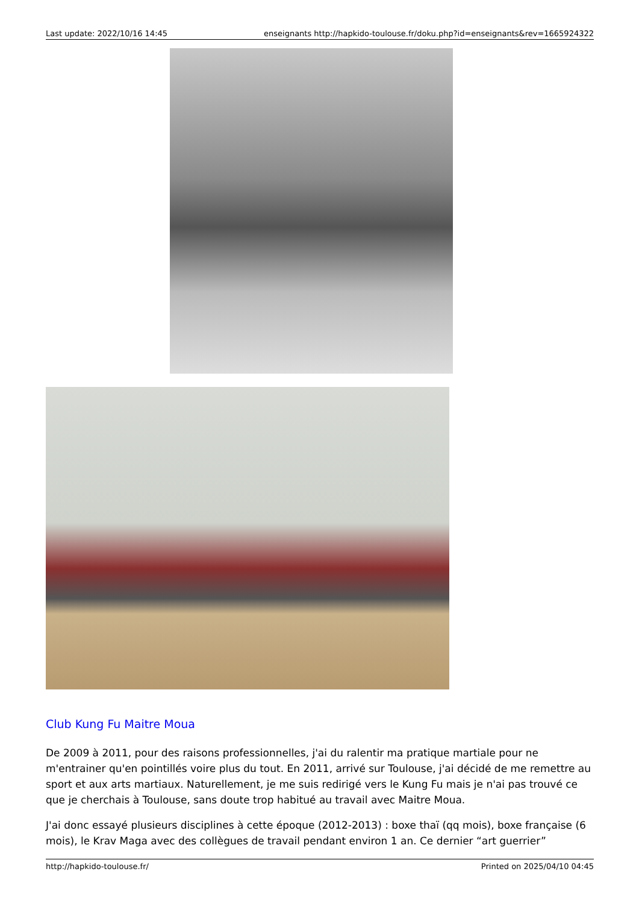Last update: 2022/10/16 14:45 enseignants http://hapkido-toulouse.fr/doku.php?id=enseignants&rev=1665924322
Club Kung Fu Maitre Moua
De 2009 à 2011, pour des raisons professionnelles, j'ai du ralentir ma pratique martiale pour ne m'entrainer qu'en pointillés voire plus du tout. En 2011, arrivé sur Toulouse, j'ai décidé de me remettre au sport et aux arts martiaux. Naturellement, je me suis redirigé vers le Kung Fu mais je n'ai pas trouvé ce que je cherchais à Toulouse, sans doute trop habitué au travail avec Maitre Moua.
J'ai donc essayé plusieurs disciplines à cette époque (2012-2013) : boxe thaï (qq mois), boxe française (6 mois), le Krav Maga avec des collègues de travail pendant environ 1 an. Ce dernier “art guerrier”
http://hapkido-toulouse.fr/ Printed on 2025/04/10 04:45